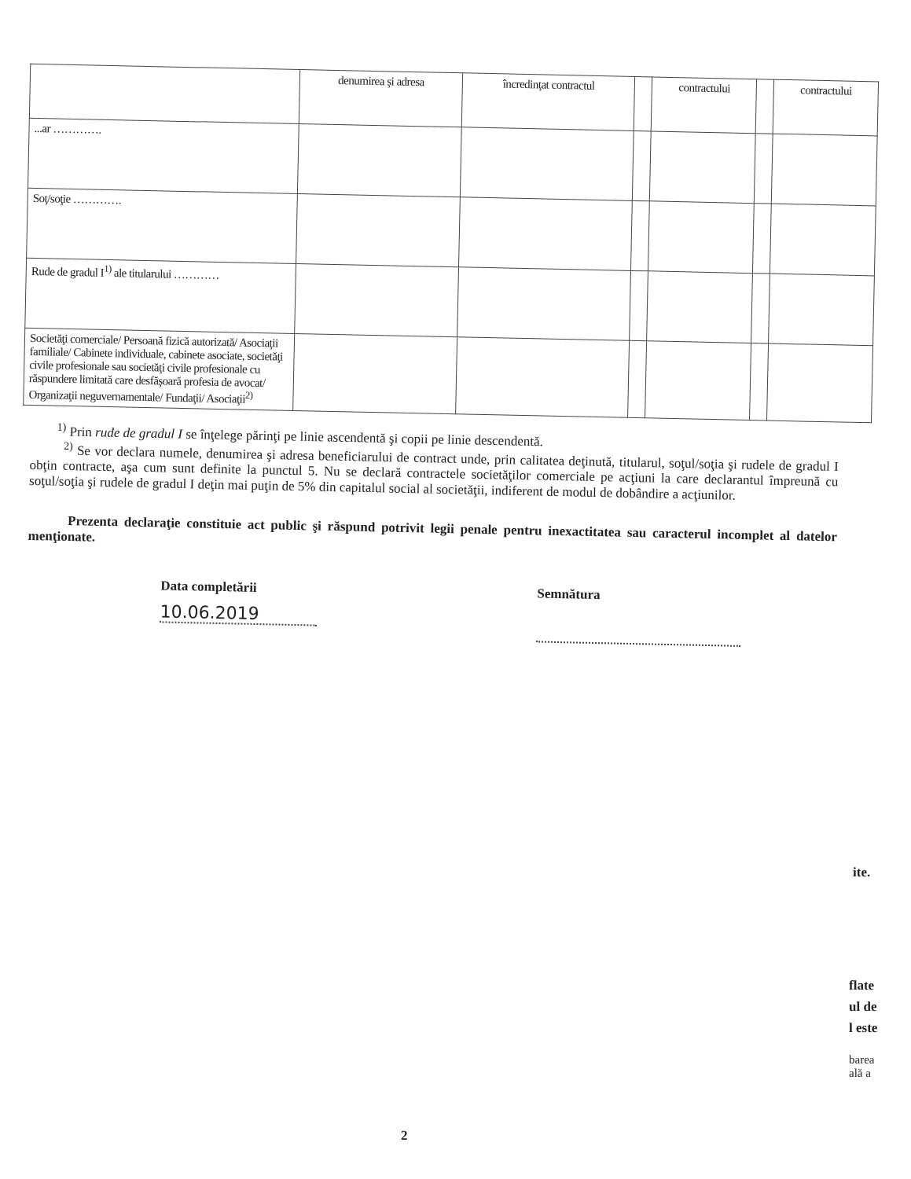| | denumirea şi adresa | încredinţat contractul | | contractului | | contractului |
| --- | --- | --- | --- | --- | --- | --- |
| ...ar …………. | | | | | | |
| Soţ/soţie …………. | | | | | | |
| Rude de gradul I<sup>1)</sup> ale titularului ………… | | | | | | |
| Societăţi comerciale/ Persoană fizică autorizată/ Asociaţii familiale/ Cabinete individuale, cabinete asociate, societăţi civile profesionale sau societăţi civile profesionale cu răspundere limitată care desfăşoară profesia de avocat/ Organizaţii neguvernamentale/ Fundaţii/ Asociaţii<sup>2)</sup> | | | | | | |
<sup>1)</sup> Prin rude de gradul I se înţelege părinţi pe linie ascendentă şi copii pe linie descendentă.
<sup>2)</sup> Se vor declara numele, denumirea şi adresa beneficiarului de contract unde, prin calitatea deţinută, titularul, soţul/soţia şi rudele de gradul I obţin contracte, aşa cum sunt definite la punctul 5. Nu se declară contractele societăţilor comerciale pe acţiuni la care declarantul împreună cu soţul/soţia şi rudele de gradul I deţin mai puţin de 5% din capitalul social al societăţii, indiferent de modul de dobândire a acţiunilor.
Prezenta declaraţie constituie act public şi răspund potrivit legii penale pentru inexactitatea sau caracterul incomplet al datelor menţionate.
Data completării
10.06.2019
Semnătura
ite.
flate
ul de
l este
barea
ală a
2